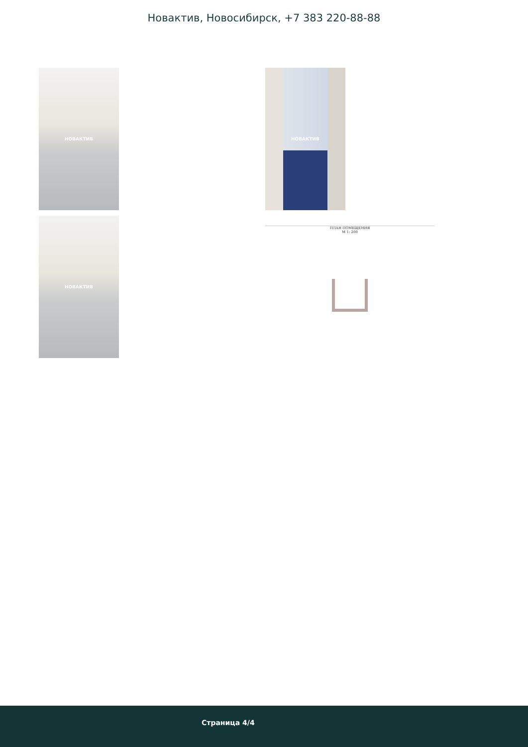Новактив, Новосибирск, +7 383 220-88-88
НОВАКТИВ НОВАКТИВ
НОВАКТИВ
ПЛАН ПОМЕЩЕНИЯ
М 1: 200
Страница 4/4